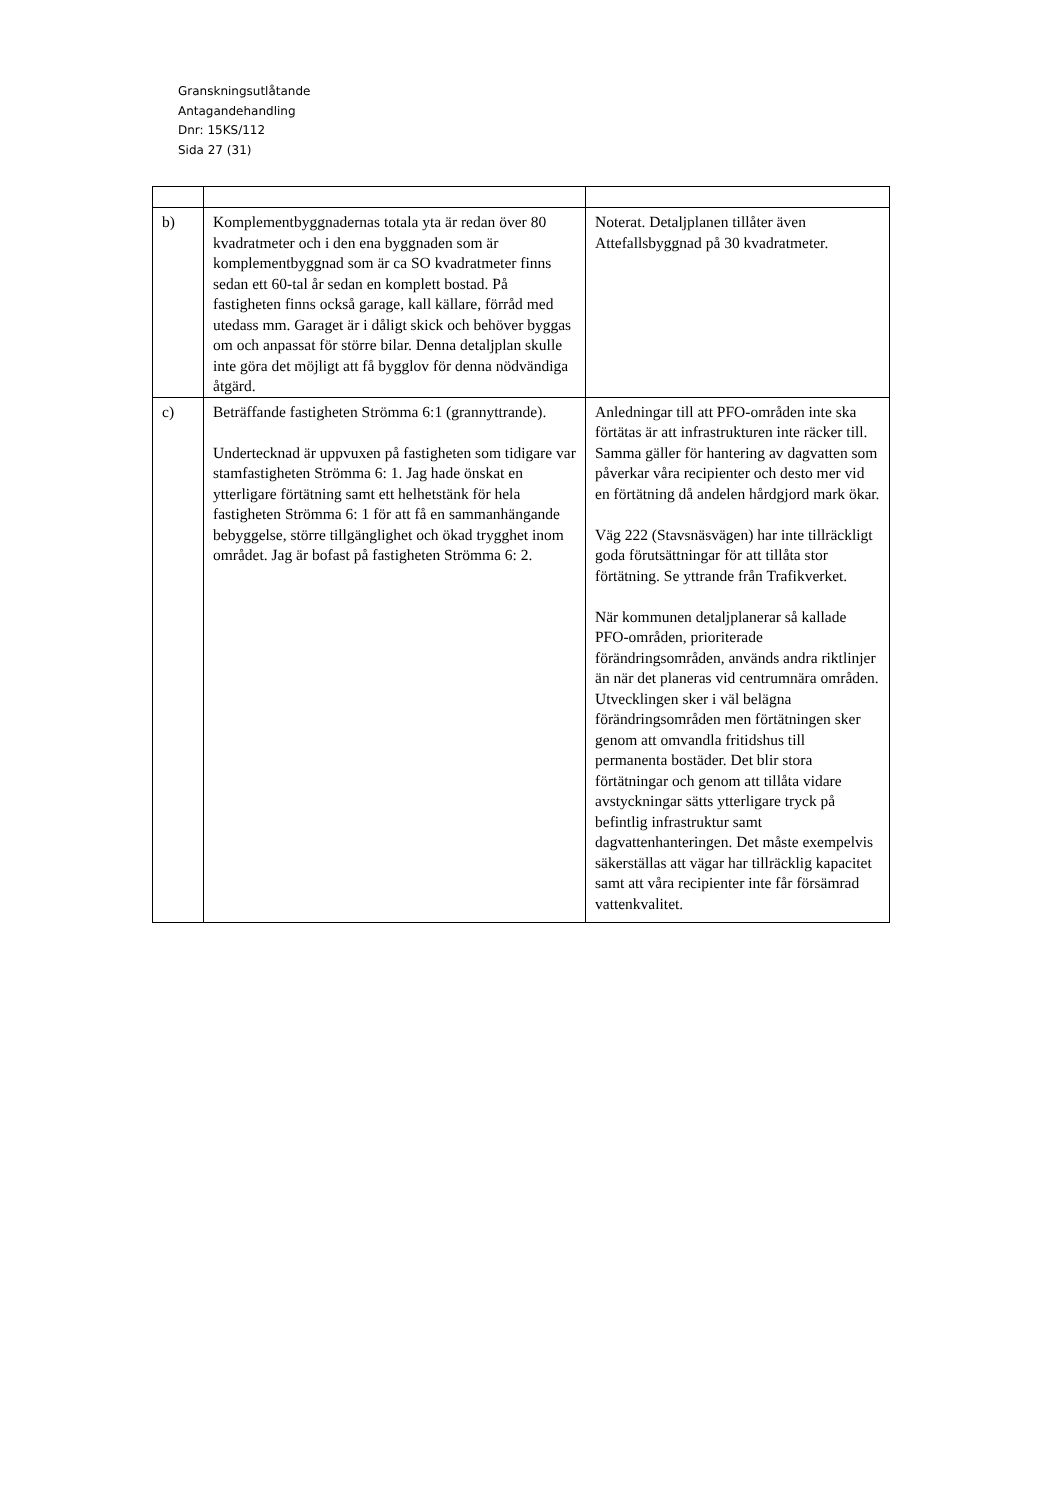Granskningsutlåtande
Antagandehandling
Dnr: 15KS/112
Sida 27 (31)
| b) | Komplementbyggnadernas totala yta är redan över 80 kvadratmeter och i den ena byggnaden som är komplementbyggnad som är ca SO kvadratmeter finns sedan ett 60-tal år sedan en komplett bostad. På fastigheten finns också garage, kall källare, förråd med utedass mm. Garaget är i dåligt skick och behöver byggas om och anpassat för större bilar. Denna detaljplan skulle inte göra det möjligt att få bygglov för denna nödvändiga åtgärd. | Noterat. Detaljplanen tillåter även Attefallsbyggnad på 30 kvadratmeter. |
| c) | Beträffande fastigheten Strömma 6:1 (grannyttrande). Undertecknad är uppvuxen på fastigheten som tidigare var stamfastigheten Strömma 6: 1. Jag hade önskat en ytterligare förtätning samt ett helhetstänk för hela fastigheten Strömma 6: 1 för att få en sammanhängande bebyggelse, större tillgänglighet och ökad trygghet inom området. Jag är bofast på fastigheten Strömma 6: 2. | Anledningar till att PFO-områden inte ska förtätas är att infrastrukturen inte räcker till. Samma gäller för hantering av dagvatten som påverkar våra recipienter och desto mer vid en förtätning då andelen hårdgjord mark ökar. Väg 222 (Stavsnäsvägen) har inte tillräckligt goda förutsättningar för att tillåta stor förtätning. Se yttrande från Trafikverket. När kommunen detaljplanerar så kallade PFO-områden, prioriterade förändringsområden, används andra riktlinjer än när det planeras vid centrumnära områden. Utvecklingen sker i väl belägna förändringsområden men förtätningen sker genom att omvandla fritidshus till permanenta bostäder. Det blir stora förtätningar och genom att tillåta vidare avstyckningar sätts ytterligare tryck på befintlig infrastruktur samt dagvattenhanteringen. Det måste exempelvis säkerställas att vägar har tillräcklig kapacitet samt att våra recipienter inte får försämrad vattenkvalitet. |